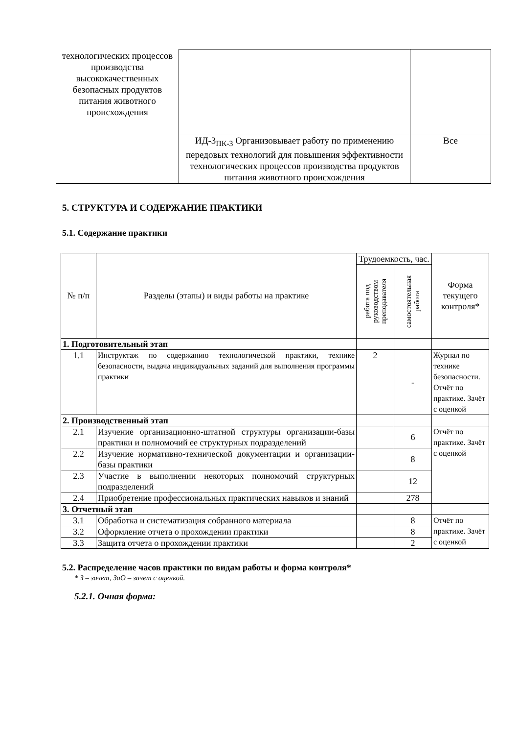| технологических процессов производства высококачественных безопасных продуктов питания животного происхождения | | |
| | ИД-3<sub>ПК-3</sub> Организовывает работу по применению передовых технологий для повышения эффективности технологических процессов производства продуктов питания животного происхождения | Все |
5. СТРУКТУРА И СОДЕРЖАНИЕ ПРАКТИКИ
5.1. Содержание практики
| № п/п | Разделы (этапы) и виды работы на практике | Трудоемкость, час. | | Форма текущего контроля* |
| --- | --- | --- | --- | --- |
| | | работа под руководством преподавателя | самостоятельная работа | |
| 1. Подготовительный этап | | | | |
| 1.1 | Инструктаж по содержанию технологической практики, технике безопасности, выдача индивидуальных заданий для выполнения программы практики | 2 | - | Журнал по технике безопасности. Отчёт по практике. Зачёт с оценкой |
| 2. Производственный этап | | | | |
| 2.1 | Изучение организационно-штатной структуры организации-базы практики и полномочий ее структурных подразделений | | 6 | Отчёт по практике. Зачёт с оценкой |
| 2.2 | Изучение нормативно-технической документации и организации-базы практики | | 8 | |
| 2.3 | Участие в выполнении некоторых полномочий структурных подразделений | | 12 | |
| 2.4 | Приобретение профессиональных практических навыков и знаний | | 278 | |
| 3. Отчетный этап | | | | |
| 3.1 | Обработка и систематизация собранного материала | | 8 | Отчёт по практике. Зачёт с оценкой |
| 3.2 | Оформление отчета о прохождении практики | | 8 | |
| 3.3 | Защита отчета о прохождении практики | | 2 | |
5.2. Распределение часов практики по видам работы и форма контроля*
* З – зачет, ЗаО – зачет с оценкой.
5.2.1. Очная форма: